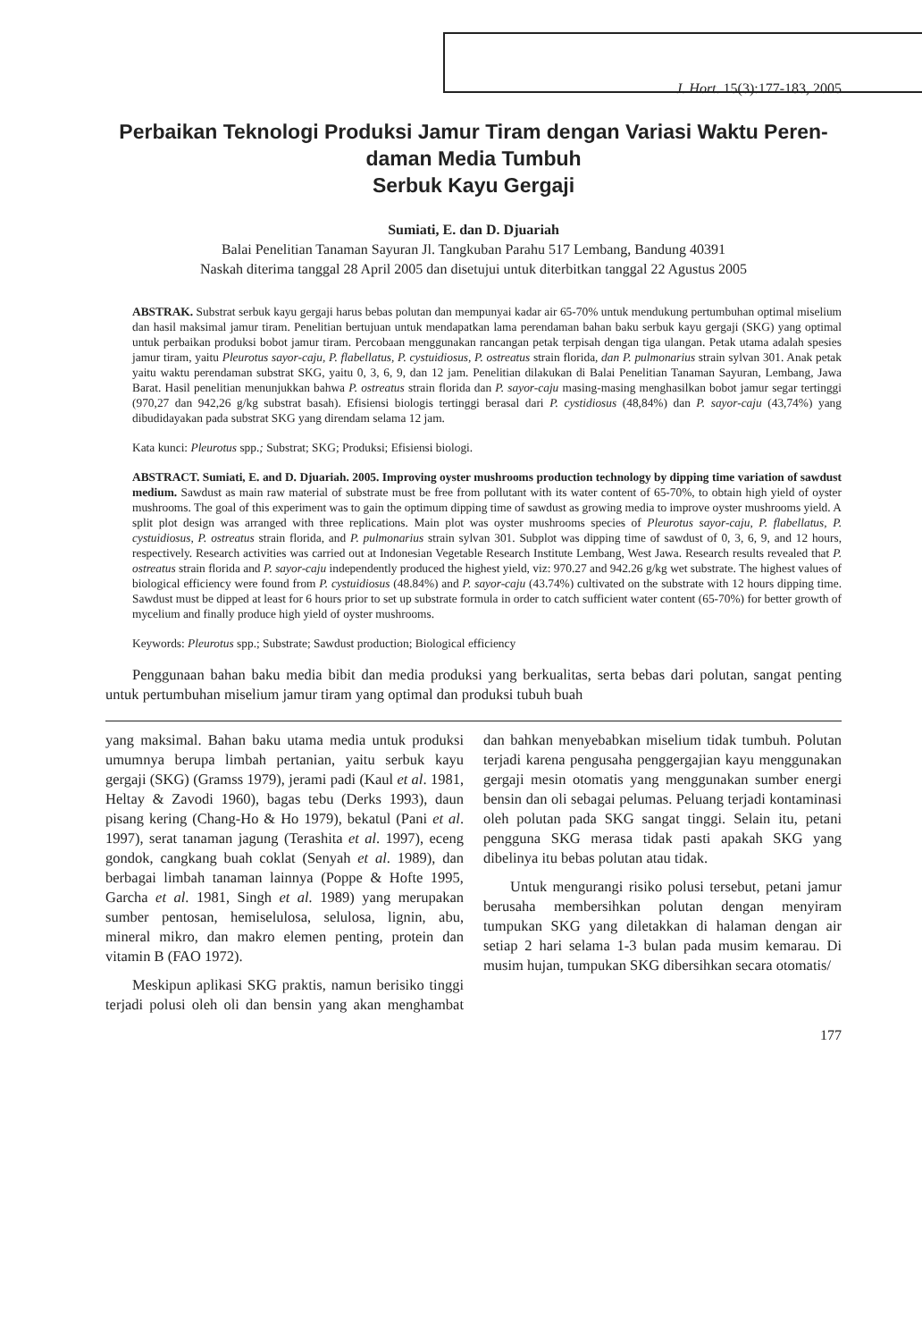J. Hort. 15(3):177-183, 2005
Perbaikan Teknologi Produksi Jamur Tiram dengan Variasi Waktu Peren-
daman Media Tumbuh
Serbuk Kayu Gergaji
Sumiati, E. dan D. Djuariah
Balai Penelitian Tanaman Sayuran Jl. Tangkuban Parahu 517 Lembang, Bandung 40391
Naskah diterima tanggal 28 April 2005 dan disetujui untuk diterbitkan tanggal 22 Agustus 2005
ABSTRAK. Substrat serbuk kayu gergaji harus bebas polutan dan mempunyai kadar air 65-70% untuk mendukung pertumbuhan optimal miselium dan hasil maksimal jamur tiram. Penelitian bertujuan untuk mendapatkan lama perendaman bahan baku serbuk kayu gergaji (SKG) yang optimal untuk perbaikan produksi bobot jamur tiram. Percobaan menggunakan rancangan petak terpisah dengan tiga ulangan. Petak utama adalah spesies jamur tiram, yaitu Pleurotus sayor-caju, P. flabellatus, P. cystuidiosus, P. ostreatus strain florida, dan P. pulmonarius strain sylvan 301. Anak petak yaitu waktu perendaman substrat SKG, yaitu 0, 3, 6, 9, dan 12 jam. Penelitian dilakukan di Balai Penelitian Tanaman Sayuran, Lembang, Jawa Barat. Hasil penelitian menunjukkan bahwa P. ostreatus strain florida dan P. sayor-caju masing-masing menghasilkan bobot jamur segar tertinggi (970,27 dan 942,26 g/kg substrat basah). Efisiensi biologis tertinggi berasal dari P. cystidiosus (48,84%) dan P. sayor-caju (43,74%) yang dibudidayakan pada substrat SKG yang direndam selama 12 jam.
Kata kunci: Pleurotus spp.; Substrat; SKG; Produksi; Efisiensi biologi.
ABSTRACT. Sumiati, E. and D. Djuariah. 2005. Improving oyster mushrooms production technology by dipping time variation of sawdust medium. Sawdust as main raw material of substrate must be free from pollutant with its water content of 65-70%, to obtain high yield of oyster mushrooms. The goal of this experiment was to gain the optimum dipping time of sawdust as growing media to improve oyster mushrooms yield. A split plot design was arranged with three replications. Main plot was oyster mushrooms species of Pleurotus sayor-caju, P. flabellatus, P. cystuidiosus, P. ostreatus strain florida, and P. pulmonarius strain sylvan 301. Subplot was dipping time of sawdust of 0, 3, 6, 9, and 12 hours, respectively. Research activities was carried out at Indonesian Vegetable Research Institute Lembang, West Jawa. Research results revealed that P. ostreatus strain florida and P. sayor-caju independently produced the highest yield, viz: 970.27 and 942.26 g/kg wet substrate. The highest values of biological efficiency were found from P. cystuidiosus (48.84%) and P. sayor-caju (43.74%) cultivated on the substrate with 12 hours dipping time. Sawdust must be dipped at least for 6 hours prior to set up substrate formula in order to catch sufficient water content (65-70%) for better growth of mycelium and finally produce high yield of oyster mushrooms.
Keywords: Pleurotus spp.; Substrate; Sawdust production; Biological efficiency
Penggunaan bahan baku media bibit dan media produksi yang berkualitas, serta bebas dari polutan, sangat penting untuk pertumbuhan miselium jamur tiram yang optimal dan produksi tubuh buah
yang maksimal. Bahan baku utama media untuk produksi umumnya berupa limbah pertanian, yaitu serbuk kayu gergaji (SKG) (Gramss 1979), jerami padi (Kaul et al. 1981, Heltay & Zavodi 1960), bagas tebu (Derks 1993), daun pisang kering (Chang-Ho & Ho 1979), bekatul (Pani et al. 1997), serat tanaman jagung (Terashita et al. 1997), eceng gondok, cangkang buah coklat (Senyah et al. 1989), dan berbagai limbah tanaman lainnya (Poppe & Hofte 1995, Garcha et al. 1981, Singh et al. 1989) yang merupakan sumber pentosan, hemiselulosa, selulosa, lignin, abu, mineral mikro, dan makro elemen penting, protein dan vitamin B (FAO 1972).
Meskipun aplikasi SKG praktis, namun berisiko tinggi terjadi polusi oleh oli dan bensin yang akan menghambat dan bahkan menyebabkan miselium tidak tumbuh. Polutan terjadi karena pengusaha penggergajian kayu menggunakan gergaji mesin otomatis yang menggunakan sumber energi bensin dan oli sebagai pelumas. Peluang terjadi kontaminasi oleh polutan pada SKG sangat tinggi. Selain itu, petani pengguna SKG merasa tidak pasti apakah SKG yang dibelinya itu bebas polutan atau tidak.
Untuk mengurangi risiko polusi tersebut, petani jamur berusaha membersihkan polutan dengan menyiram tumpukan SKG yang diletakkan di halaman dengan air setiap 2 hari selama 1-3 bulan pada musim kemarau. Di musim hujan, tumpukan SKG dibersihkan secara otomatis/
177